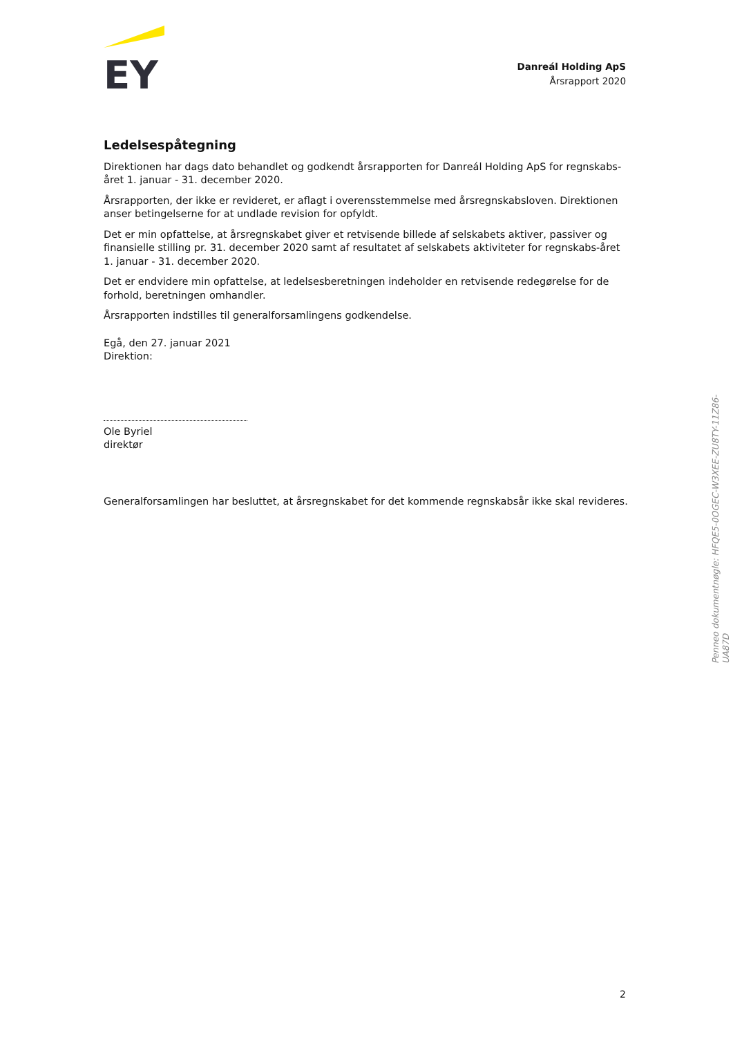EY
Danreál Holding ApS
Årsrapport 2020
Ledelsespåtegning
Direktionen har dags dato behandlet og godkendt årsrapporten for Danreál Holding ApS for regnskabs-året 1. januar - 31. december 2020.
Årsrapporten, der ikke er revideret, er aflagt i overensstemmelse med årsregnskabsloven. Direktionen anser betingelserne for at undlade revision for opfyldt.
Det er min opfattelse, at årsregnskabet giver et retvisende billede af selskabets aktiver, passiver og finansielle stilling pr. 31. december 2020 samt af resultatet af selskabets aktiviteter for regnskabs-året 1. januar - 31. december 2020.
Det er endvidere min opfattelse, at ledelsesberetningen indeholder en retvisende redegørelse for de forhold, beretningen omhandler.
Årsrapporten indstilles til generalforsamlingens godkendelse.
Egå, den 27. januar 2021
Direktion:
Ole Byriel
direktør
Generalforsamlingen har besluttet, at årsregnskabet for det kommende regnskabsår ikke skal revideres.
Penneo dokumentnøgle: HFQE5-0OGEC-W3XEE-ZU8TY-11Z86-UA87D
2